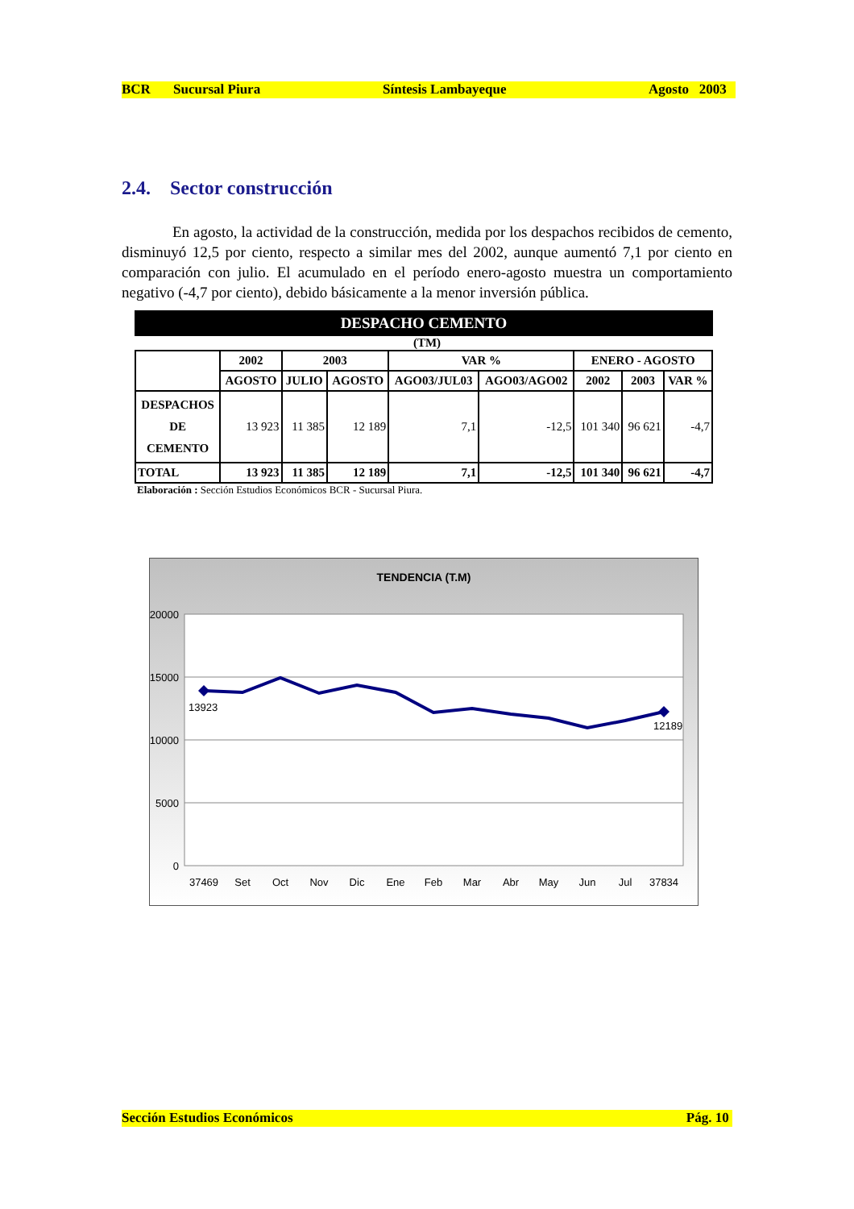BCR Sucursal Piura Síntesis Lambayeque Agosto 2003
2.4. Sector construcción
En agosto, la actividad de la construcción, medida por los despachos recibidos de cemento, disminuyó 12,5 por ciento, respecto a similar mes del 2002, aunque aumentó 7,1 por ciento en comparación con julio. El acumulado en el período enero-agosto muestra un comportamiento negativo (-4,7 por ciento), debido básicamente a la menor inversión pública.
DESPACHO CEMENTO
(TM)
| | 2002 | 2003 | | VAR % | | ENERO - AGOSTO | | |
| --- | --- | --- | --- | --- | --- | --- | --- | --- |
| | AGOSTO | JULIO | AGOSTO | AGO03/JUL03 | AGO03/AGO02 | 2002 | 2003 | VAR % |
| DESPACHOS DE CEMENTO | 13 923 | 11 385 | 12 189 | 7,1 | -12,5 | 101 340 | 96 621 | -4,7 |
| TOTAL | 13 923 | 11 385 | 12 189 | 7,1 | -12,5 | 101 340 | 96 621 | -4,7 |
Elaboración : Sección Estudios Económicos BCR - Sucursal Piura.
TENDENCIA (T.M)
20000
15000
10000
5000
0
13923
12189
37469
Set
Oct
Nov
Dic
Ene
Feb
Mar
Abr
May
Jun
Jul
37834
Sección Estudios Económicos Pág. 10